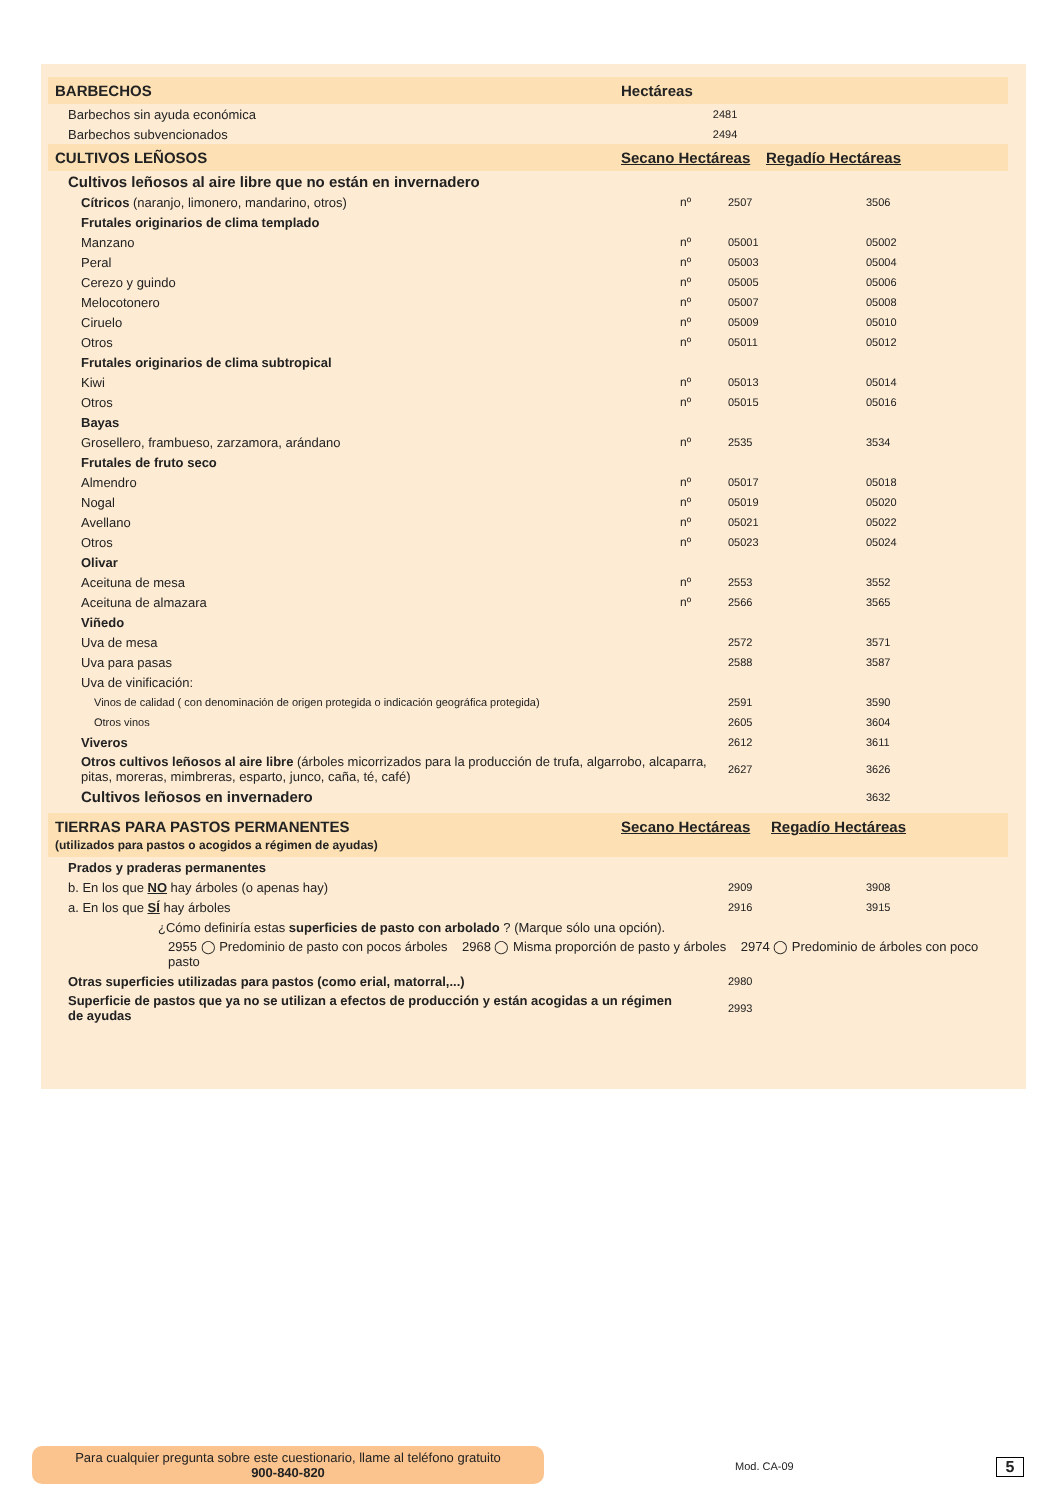BARBECHOS Hectáreas
| Barbechos sin ayuda económica | | 2481 | | |
| Barbechos subvencionados | | 2494 | | |
CULTIVOS LEÑOSOS Secano Hectáreas Regadío Hectáreas
| Cultivos leñosos al aire libre que no están en invernadero | | | | |
| Cítricos (naranjo, limonero, mandarino, otros) | nº | 2507 | 3506 | |
| Frutales originarios de clima templado | | | | |
| Manzano | nº | 05001 | 05002 | |
| Peral | nº | 05003 | 05004 | |
| Cerezo y guindo | nº | 05005 | 05006 | |
| Melocotonero | nº | 05007 | 05008 | |
| Ciruelo | nº | 05009 | 05010 | |
| Otros | nº | 05011 | 05012 | |
| Frutales originarios de clima subtropical | | | | |
| Kiwi | nº | 05013 | 05014 | |
| Otros | nº | 05015 | 05016 | |
| Bayas | | | | |
| Grosellero, frambueso, zarzamora, arándano | nº | 2535 | 3534 | |
| Frutales de fruto seco | | | | |
| Almendro | nº | 05017 | 05018 | |
| Nogal | nº | 05019 | 05020 | |
| Avellano | nº | 05021 | 05022 | |
| Otros | nº | 05023 | 05024 | |
| Olivar | | | | |
| Aceituna de mesa | nº | 2553 | 3552 | |
| Aceituna de almazara | nº | 2566 | 3565 | |
| Viñedo | | | | |
| Uva de mesa | | 2572 | 3571 | |
| Uva para pasas | | 2588 | 3587 | |
| Uva de vinificación: | | | | |
| Vinos de calidad ( con denominación de origen protegida o indicación geográfica protegida) | | 2591 | 3590 | |
| Otros vinos | | 2605 | 3604 | |
| Viveros | | 2612 | 3611 | |
| Otros cultivos leñosos al aire libre (árboles micorrizados para la producción de trufa, algarrobo, alcaparra, pitas, moreras, mimbreras, esparto, junco, caña, té, café) | | 2627 | 3626 | |
| Cultivos leñosos en invernadero | | | 3632 | |
TIERRAS PARA PASTOS PERMANENTES
(utilizados para pastos o acogidos a régimen de ayudas) Secano Hectáreas Regadío Hectáreas
| Prados y praderas permanentes | | | | |
| b. En los que NO hay árboles (o apenas hay) | | 2909 | 3908 | |
| a. En los que SÍ hay árboles | | 2916 | 3915 | |
| ¿Cómo definiría estas superficies de pasto con arbolado ? (Marque sólo una opción). | | | | |
| 2955 ◯ Predominio de pasto con pocos árboles 2968 ◯ Misma proporción de pasto y árboles 2974 ◯ Predominio de árboles con poco pasto | | | | |
| Otras superficies utilizadas para pastos (como erial, matorral,...) | | 2980 | | |
| Superficie de pastos que ya no se utilizan a efectos de producción y están acogidas a un régimen de ayudas | | 2993 | | |
Para cualquier pregunta sobre este cuestionario, llame al teléfono gratuito
900-840-820
Mod. CA-09 5